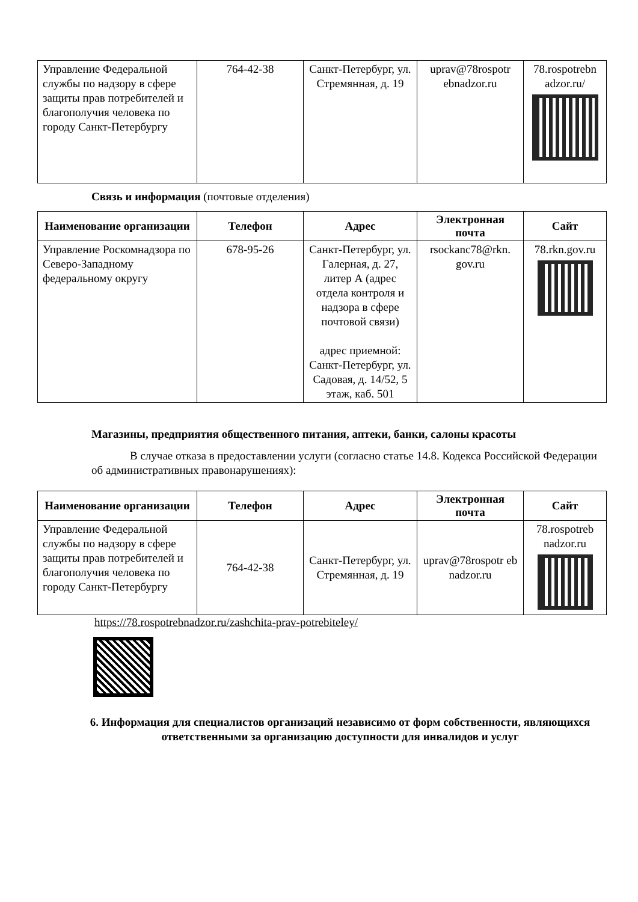| Управление Федеральной службы по надзору в сфере защиты прав потребителей и благополучия человека по городу Санкт-Петербургу | 764-42-38 | Санкт-Петербург, ул. Стремянная, д. 19 | uprav@78rospotr ebnadzor.ru | 78.rospotrebn adzor.ru/ |
Связь и информация (почтовые отделения)
| Наименование организации | Телефон | Адрес | Электронная почта | Сайт |
| --- | --- | --- | --- | --- |
| Управление Роскомнадзора по Северо-Западному федеральному округу | 678-95-26 | Санкт-Петербург, ул. Галерная, д. 27, литер А (адрес отдела контроля и надзора в сфере почтовой связи) адрес приемной: Санкт-Петербург, ул. Садовая, д. 14/52, 5 этаж, каб. 501 | rsockanc78@rkn. gov.ru | 78.rkn.gov.ru |
Магазины, предприятия общественного питания, аптеки, банки, салоны красоты
В случае отказа в предоставлении услуги (согласно статье 14.8. Кодекса Российской Федерации об административных правонарушениях):
| Наименование организации | Телефон | Адрес | Электронная почта | Сайт |
| --- | --- | --- | --- | --- |
| Управление Федеральной службы по надзору в сфере защиты прав потребителей и благополучия человека по городу Санкт-Петербургу | 764-42-38 | Санкт-Петербург, ул. Стремянная, д. 19 | uprav@78rospotr eb nadzor.ru | 78.rospotreb nadzor.ru |
https://78.rospotrebnadzor.ru/zashchita-prav-potrebiteley/
6. Информация для специалистов организаций независимо от форм собственности, являющихся ответственными за организацию доступности для инвалидов и услуг